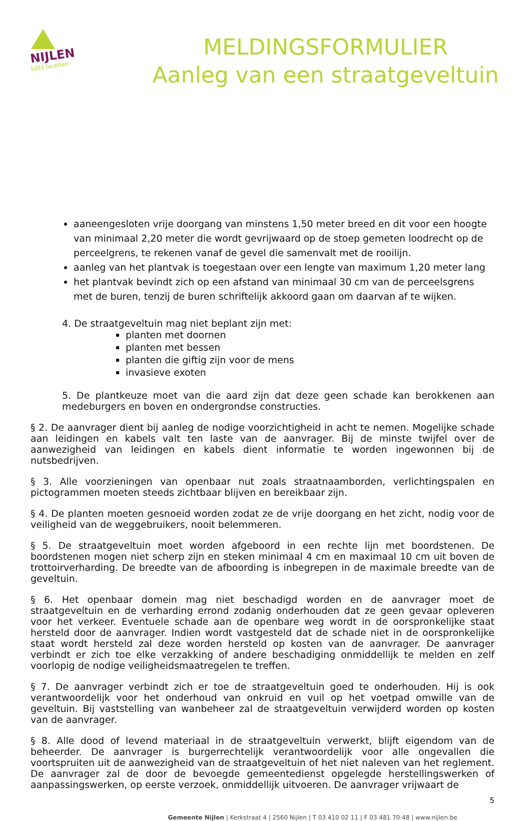NIJLEN
1001 facetten
MELDINGSFORMULIER
Aanleg van een straatgeveltuin
aaneengesloten vrije doorgang van minstens 1,50 meter breed en dit voor een hoogte van minimaal 2,20 meter die wordt gevrijwaard op de stoep gemeten loodrecht op de perceelgrens, te rekenen vanaf de gevel die samenvalt met de rooilijn.
aanleg van het plantvak is toegestaan over een lengte van maximum 1,20 meter lang
het plantvak bevindt zich op een afstand van minimaal 30 cm van de perceelsgrens met de buren, tenzij de buren schriftelijk akkoord gaan om daarvan af te wijken.
4. De straatgeveltuin mag niet beplant zijn met:
planten met doornen
planten met bessen
planten die giftig zijn voor de mens
invasieve exoten
5. De plantkeuze moet van die aard zijn dat deze geen schade kan berokkenen aan medeburgers en boven en ondergrondse constructies.
§ 2. De aanvrager dient bij aanleg de nodige voorzichtigheid in acht te nemen. Mogelijke schade aan leidingen en kabels valt ten laste van de aanvrager. Bij de minste twijfel over de aanwezigheid van leidingen en kabels dient informatie te worden ingewonnen bij de nutsbedrijven.
§ 3. Alle voorzieningen van openbaar nut zoals straatnaamborden, verlichtingspalen en pictogrammen moeten steeds zichtbaar blijven en bereikbaar zijn.
§ 4. De planten moeten gesnoeid worden zodat ze de vrije doorgang en het zicht, nodig voor de veiligheid van de weggebruikers, nooit belemmeren.
§ 5. De straatgeveltuin moet worden afgeboord in een rechte lijn met boordstenen. De boordstenen mogen niet scherp zijn en steken minimaal 4 cm en maximaal 10 cm uit boven de trottoirverharding. De breedte van de afboording is inbegrepen in de maximale breedte van de geveltuin.
§ 6. Het openbaar domein mag niet beschadigd worden en de aanvrager moet de straatgeveltuin en de verharding errond zodanig onderhouden dat ze geen gevaar opleveren voor het verkeer. Eventuele schade aan de openbare weg wordt in de oorspronkelijke staat hersteld door de aanvrager. Indien wordt vastgesteld dat de schade niet in de oorspronkelijke staat wordt hersteld zal deze worden hersteld op kosten van de aanvrager. De aanvrager verbindt er zich toe elke verzakking of andere beschadiging onmiddellijk te melden en zelf voorlopig de nodige veiligheidsmaatregelen te treffen.
§ 7. De aanvrager verbindt zich er toe de straatgeveltuin goed te onderhouden. Hij is ook verantwoordelijk voor het onderhoud van onkruid en vuil op het voetpad omwille van de geveltuin. Bij vaststelling van wanbeheer zal de straatgeveltuin verwijderd worden op kosten van de aanvrager.
§ 8. Alle dood of levend materiaal in de straatgeveltuin verwerkt, blijft eigendom van de beheerder. De aanvrager is burgerrechtelijk verantwoordelijk voor alle ongevallen die voortspruiten uit de aanwezigheid van de straatgeveltuin of het niet naleven van het reglement. De aanvrager zal de door de bevoegde gemeentedienst opgelegde herstellingswerken of aanpassingswerken, op eerste verzoek, onmiddellijk uitvoeren. De aanvrager vrijwaart de
5
Gemeente Nijlen | Kerkstraat 4 | 2560 Nijlen | T 03 410 02 11 | F 03 481 70 48 | www.nijlen.be